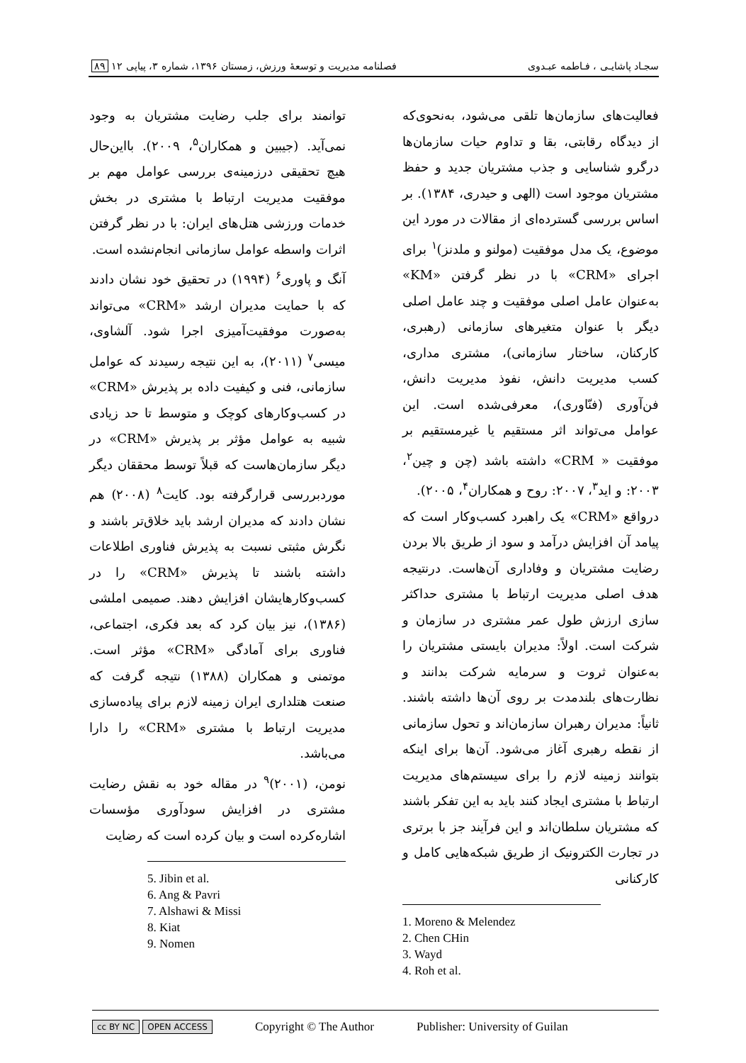سجـاد پاشایـی ، فـاطمه عبـدوی فصلنامه مدیریت و توسعهٔ ورزش، زمستان ۱۳۹۶، شماره ۳، پیاپی ۱۲ ۸۹
فعالیت‌های سازمان‌ها تلقی می‌شود، به‌نحوی‌که از دیدگاه رقابتی، بقا و تداوم حیات سازمان‌ها درگرو شناسایی و جذب مشتریان جدید و حفظ مشتریان موجود است (الهی و حیدری، ۱۳۸۴). بر اساس بررسی گسترده‌ای از مقالات در مورد این موضوع، یک مدل موفقیت (مولنو و ملدنز)<sup>۱</sup> برای اجرای «CRM» با در نظر گرفتن «KM» به‌عنوان عامل اصلی موفقیت و چند عامل اصلی دیگر با عنوان متغیرهای سازمانی (رهبری، کارکنان، ساختار سازمانی)، مشتری مداری، کسب مدیریت دانش، نفوذ مدیریت دانش، فن‌آوری (فنّاوری)، معرفی‌شده است. این عوامل می‌تواند اثر مستقیم یا غیرمستقیم بر موفقیت « CRM» داشته باشد (چن و چین<sup>۲</sup>، ۲۰۰۳: و اید<sup>۳</sup>، ۲۰۰۷: روح و همکاران<sup>۴</sup>، ۲۰۰۵).
درواقع «CRM» یک راهبرد کسب‌وکار است که پیامد آن افزایش درآمد و سود از طریق بالا بردن رضایت مشتریان و وفاداری آن‌هاست. درنتیجه هدف اصلی مدیریت ارتباط با مشتری حداکثر سازی ارزش طول عمر مشتری در سازمان و شرکت است. اولاً: مدیران بایستی مشتریان را به‌عنوان ثروت و سرمایه شرکت بدانند و نظارت‌های بلندمدت بر روی آن‌ها داشته باشند. ثانیاً: مدیران رهبران سازمان‌اند و تحول سازمانی از نقطه رهبری آغاز می‌شود. آن‌ها برای اینکه بتوانند زمینه لازم را برای سیستم‌های مدیریت ارتباط با مشتری ایجاد کنند باید به این تفکر باشند که مشتریان سلطان‌اند و این فرآیند جز با برتری در تجارت الکترونیک از طریق شبکه‌هایی کامل و کارکنانی
1. Moreno & Melendez
2. Chen CHin
3. Wayd
4. Roh et al.
توانمند برای جلب رضایت مشتریان به وجود نمی‌آید. (جیبین و همکاران<sup>۵</sup>، ۲۰۰۹). بااین‌حال هیچ تحقیقی درزمینه‌ی بررسی عوامل مهم بر موفقیت مدیریت ارتباط با مشتری در بخش خدمات ورزشی هتل‌های ایران: با در نظر گرفتن اثرات واسطه عوامل سازمانی انجام‌نشده است.
آنگ و پاوری<sup>۶</sup> (۱۹۹۴) در تحقیق خود نشان دادند که با حمایت مدیران ارشد «CRM» می‌تواند به‌صورت موفقیت‌آمیزی اجرا شود. آلشاوی، میسی<sup>۷</sup> (۲۰۱۱)، به این نتیجه رسیدند که عوامل سازمانی، فنی و کیفیت داده بر پذیرش «CRM» در کسب‌وکارهای کوچک و متوسط تا حد زیادی شبیه به عوامل مؤثر بر پذیرش «CRM» در دیگر سازمان‌هاست که قبلاً توسط محققان دیگر موردبررسی قرارگرفته بود. کایت<sup>۸</sup> (۲۰۰۸) هم نشان دادند که مدیران ارشد باید خلاق‌تر باشند و نگرش مثبتی نسبت به پذیرش فناوری اطلاعات داشته باشند تا پذیرش «CRM» را در کسب‌وکارهایشان افزایش دهند. صمیمی املشی (۱۳۸۶)، نیز بیان کرد که بعد فکری، اجتماعی، فناوری برای آمادگی «CRM» مؤثر است. موتمنی و همکاران (۱۳۸۸) نتیجه گرفت که صنعت هتلداری ایران زمینه لازم برای پیاده‌سازی مدیریت ارتباط با مشتری «CRM» را دارا می‌باشد.
نومن، (۲۰۰۱)<sup>۹</sup> در مقاله خود به نقش رضایت مشتری در افزایش سودآوری مؤسسات اشاره‌کرده است و بیان کرده است که رضایت
5. Jibin et al.
6. Ang & Pavri
7. Alshawi & Missi
8. Kiat
9. Nomen
cc BY NC OPEN ACCESS Copyright © The Author Publisher: University of Guilan